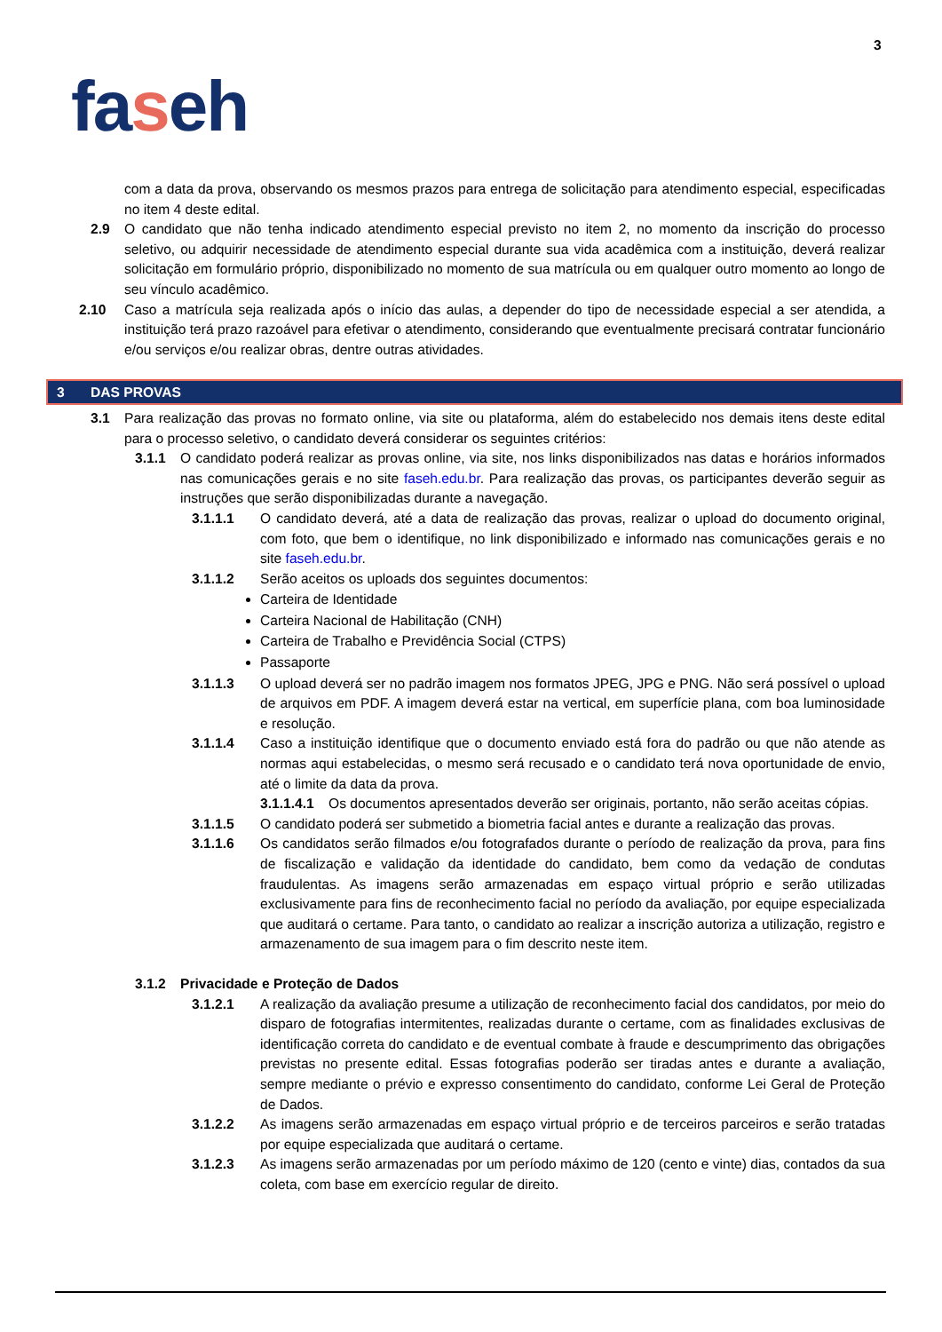3
faseh
com a data da prova, observando os mesmos prazos para entrega de solicitação para atendimento especial, especificadas no item 4 deste edital.
2.9 O candidato que não tenha indicado atendimento especial previsto no item 2, no momento da inscrição do processo seletivo, ou adquirir necessidade de atendimento especial durante sua vida acadêmica com a instituição, deverá realizar solicitação em formulário próprio, disponibilizado no momento de sua matrícula ou em qualquer outro momento ao longo de seu vínculo acadêmico.
2.10 Caso a matrícula seja realizada após o início das aulas, a depender do tipo de necessidade especial a ser atendida, a instituição terá prazo razoável para efetivar o atendimento, considerando que eventualmente precisará contratar funcionário e/ou serviços e/ou realizar obras, dentre outras atividades.
3 DAS PROVAS
3.1 Para realização das provas no formato online, via site ou plataforma, além do estabelecido nos demais itens deste edital para o processo seletivo, o candidato deverá considerar os seguintes critérios:
3.1.1 O candidato poderá realizar as provas online, via site, nos links disponibilizados nas datas e horários informados nas comunicações gerais e no site faseh.edu.br. Para realização das provas, os participantes deverão seguir as instruções que serão disponibilizadas durante a navegação.
3.1.1.1 O candidato deverá, até a data de realização das provas, realizar o upload do documento original, com foto, que bem o identifique, no link disponibilizado e informado nas comunicações gerais e no site faseh.edu.br.
3.1.1.2 Serão aceitos os uploads dos seguintes documentos:
Carteira de Identidade
Carteira Nacional de Habilitação (CNH)
Carteira de Trabalho e Previdência Social (CTPS)
Passaporte
3.1.1.3 O upload deverá ser no padrão imagem nos formatos JPEG, JPG e PNG. Não será possível o upload de arquivos em PDF. A imagem deverá estar na vertical, em superfície plana, com boa luminosidade e resolução.
3.1.1.4 Caso a instituição identifique que o documento enviado está fora do padrão ou que não atende as normas aqui estabelecidas, o mesmo será recusado e o candidato terá nova oportunidade de envio, até o limite da data da prova.
3.1.1.4.1
Os documentos apresentados deverão ser originais, portanto, não serão aceitas cópias.
3.1.1.5 O candidato poderá ser submetido a biometria facial antes e durante a realização das provas.
3.1.1.6 Os candidatos serão filmados e/ou fotografados durante o período de realização da prova, para fins de fiscalização e validação da identidade do candidato, bem como da vedação de condutas fraudulentas. As imagens serão armazenadas em espaço virtual próprio e serão utilizadas exclusivamente para fins de reconhecimento facial no período da avaliação, por equipe especializada que auditará o certame. Para tanto, o candidato ao realizar a inscrição autoriza a utilização, registro e armazenamento de sua imagem para o fim descrito neste item.
3.1.2 Privacidade e Proteção de Dados
3.1.2.1 A realização da avaliação presume a utilização de reconhecimento facial dos candidatos, por meio do disparo de fotografias intermitentes, realizadas durante o certame, com as finalidades exclusivas de identificação correta do candidato e de eventual combate à fraude e descumprimento das obrigações previstas no presente edital. Essas fotografias poderão ser tiradas antes e durante a avaliação, sempre mediante o prévio e expresso consentimento do candidato, conforme Lei Geral de Proteção de Dados.
3.1.2.2 As imagens serão armazenadas em espaço virtual próprio e de terceiros parceiros e serão tratadas por equipe especializada que auditará o certame.
3.1.2.3 As imagens serão armazenadas por um período máximo de 120 (cento e vinte) dias, contados da sua coleta, com base em exercício regular de direito.